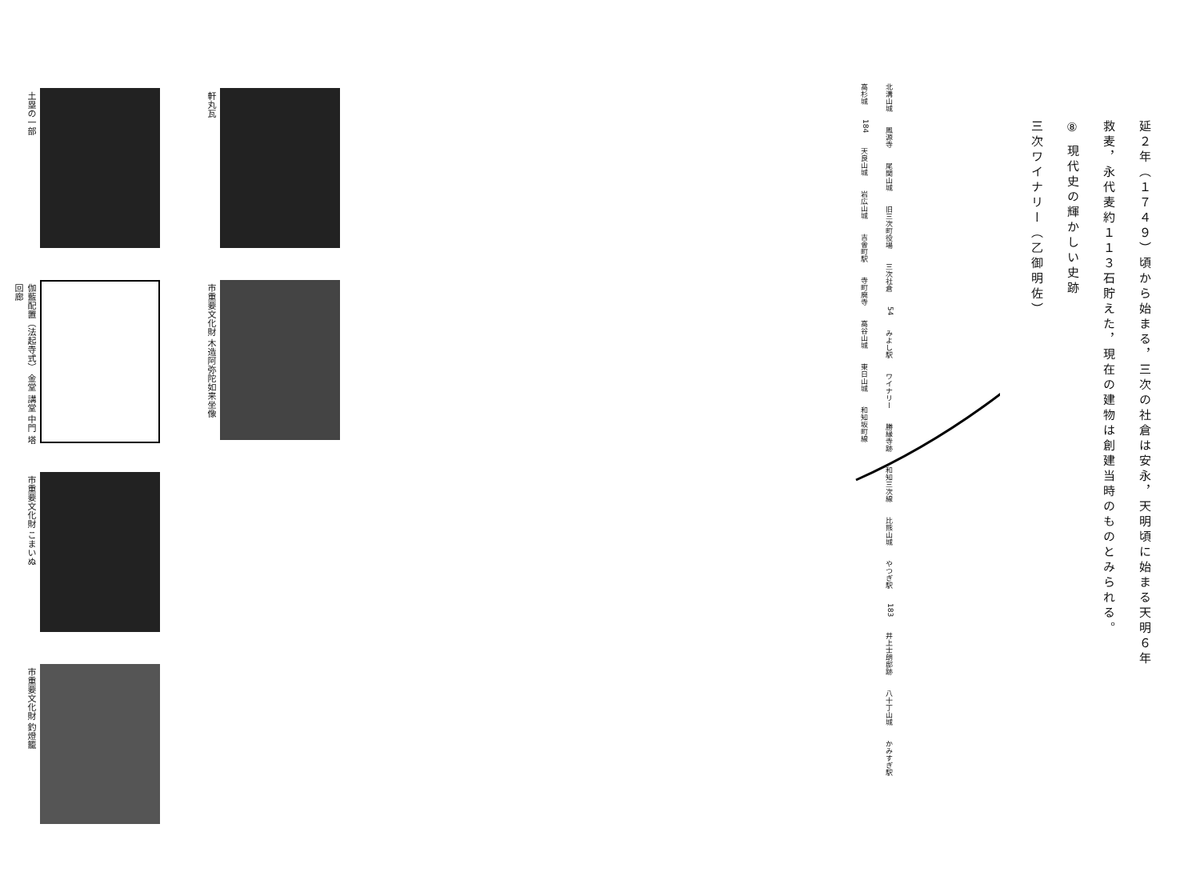延２年（１７４９）頃から始まる，三次の社倉は安永，天明頃に始まる天明６年
救麦，永代麦約１１３石貯えた，現在の建物は創建当時のものとみられる。
⑧ 現代史の輝かしい史跡
三次ワイナリー（乙御明佐）
北溝山城 鳳源寺 尾関山城 旧三次町役場 三次社倉 54 みよし駅 ワイナリー 勝縁寺跡 和知三次線 比熊山城 やつぎ駅 183 井上士朗邸跡 八十丁山城 かみすぎ駅 高杉城 184 天良山城 岩広山城 吉舎町駅 寺町廃寺 高谷山城 東日山城 和知坂町線
土塁の一部
伽藍配置（法起寺式） 金堂 講堂 中門 塔 回廊
市重要文化財 こまいぬ
市重要文化財 釣燈籠
軒丸瓦
市重要文化財 木造阿弥陀如来坐像